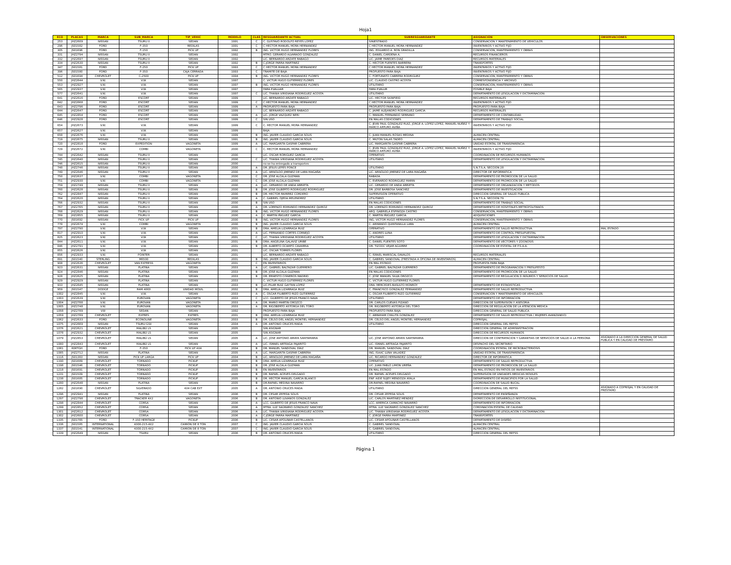Hoja1
| ECO | PLACAS | MARCA | SUB_MARCA | TIP_VEHIC | MODELO | CLAS | RESGUARDANTE ACTUAL | SUBRESGUARDANTE | ASIGNACION | OBSERVACIONES |
| --- | --- | --- | --- | --- | --- | --- | --- | --- | --- | --- |
| 253 | JHZ2609 | NISSAN | TSURU II | SEDAN | 1991 | C | C. GUSTAVO RODOLFO REYES LOPEZ | SINIESTRADO | CONSERVACION Y MANTENIMIENTO DE VEHICULOS | |
| 296 | JS01582 | FORD | F-350 | REDILAS | 1991 | C | C HECTOR MANUEL MORA HERNANDEZ | C HECTOR MANUEL MORA HERNANDEZ | INVENTARIOS Y ACTIVO FIJO | |
| 305 | JS01696 | FORD | F-150 | PICK UP | 1992 | B | ING. VICTOR HUGO HERNANDEZ FLORES | ING. EDUARDO A. RON GRADILLA | CONSERVACION, MANTENIMIENTO Y OBRAS | |
| 331 | JHZ2794 | NISSAN | TSURU II | SEDAN | 1992 | | MTRO. GERARDO ALVARADO GONZALEZ | C. DANIEL CARDENA A. | RECURSOS FINANCIEROS | |
| 332 | JHZ2697 | NISSAN | TSURU II | SEDAN | 1992 | | LIC. BERNARDO ARZATE RABAGO | LIC. JAIME PAREDES DIAZ | RECURSOS MATERIALES | |
| 334 | JHZ2630 | NISSAN | TSURU II | SEDAN | 1992 | B | C.JORGE PARRA MARTINEZ | C. HECTOR FUENTES BARRERA | TRANSPORTES | |
| 347 | JS01581 | FORD | F-250 | PICK UP | 1993 | C | C HECTOR MANUEL MORA HERNANDEZ | C HECTOR MANUEL MORA HERNANDEZ | INVENTARIOS Y ACTIVO FIJO | |
| 396 | JS01580 | FORD | F-350 | CAJA CERRADA | 1993 | C | TRAMITE DE BAJA | PROPUESTO PARA BAJA | INVENTARIOS Y ACTIVO FIJO | |
| 512 | JS01694 | CHEVROLET | C-2500 | PICK UP | 1994 | B | ING. VICTOR HUGO HERNANDEZ FLORES | C. FORTUNATO CABRERA RODRIGUEZ | CONSERVACION, MANTENIMIENTO Y OBRAS | |
| 550 | JHZ2644 | V.W. | V.W. | SEDAN | 1997 | | C. VICTUR HUGO GUTIERREZ FLORES | LIC. CLAUDIO CASTRO ACOSTA | CORRESPONDENCIA Y ARCHIVO | |
| 553 | JHZ2927 | V.W. | V.W. | SEDAN | 1997 | B | ING. VICTOR HUGO HERNANDEZ FLORES | UTILITARIO | CONSERVACION, MANTENIMIENTO Y OBRAS | |
| 565 | JHZ2937 | V.W. | V.W. | SEDAN | 1997 | | PARA EVALUAR | PARA EVALUR | POSIBLE BAJA | |
| 577 | JHZ2641 | V.W. | V.W. | SEDAN | 1997 | C | LIC. THANIA VIRIDIANA RODRIGUEZ ACOSTA | UTILITARIO | DEPARTAMENTO DE LESGILACION Y DICTAMINACION | |
| 641 | JHZ2616 | FORD | ESCORT | SEDAN | 1999 | | LIC. BERNARDO ARZATE RABAGO | LIC. HECTOR SKINFIEID | RECURSOS MATERIALES | |
| 642 | JHZ2668 | FORD | ESCORT | SEDAN | 1999 | C | C HECTOR MANUEL MORA HERNANDEZ | C HECTOR MANUEL MORA HERNANDEZ | INVENTARIOS Y ACTIVO FIJO | |
| 643 | JHZ2796 | FORD | ESCORT | SEDAN | 1999 | A | PROPUESTO PARA BAJA | PROPUESTO PARA BAJA | PROPUESTO PARA BAJA | |
| 644 | JHZ2647 | FORD | ESCORT | SEDAN | 1999 | | LIC. BERNARDO ARZATE RABAGO | C. JAIME ALEJANDRO RODRIGUEZ GARCIA | RECURSOS MATERIALES | |
| 645 | JHZ2854 | FORD | ESCORT | SEDAN | 1999 | A | LIC. JORGE VAZQUEZ NERI | C. MANUEL FERNANDO SERRANO | DEPARTAMENTO DE CONTABILIDAD | |
| 646 | JHZ2928 | FORD | ESCORT | SEDAN | 1999 | C | SIN USO | EN MALAS CODICIONES | DEPARTAMENTO DE TRABAJO SOCIAL | |
| 654 | JHZ2673 | V.W. | V.W. | SEDAN | 1999 | C | C. HECTOR MANUEL MORA HERNANDEZ | C. JEAN PAUL GONZALEZ RUIZ, JORGE A. LOPEZ LOPEZ, MANUEL NUÑEZ Y MARCO ARTURO AVIÑA | INVENTARIOS Y ACTIVO FIJO | |
| 657 | JHZ2627 | V.W. | V.W. | SEDAN | 1999 | | BAJA | | | |
| 658 | JHZ2676 | V.W. | V.W. | SEDAN | 1999 | B | ING. JAVIER CLAUDIO GARCIA SOLIS | C. JUAN MANUEL ROSAS MEDINA | ALMACEN CENTRAL | |
| 719 | JHZ2675 | NISSAN | TSURU II | SEDAN | 1991 | B | ING. JAVIER CLAUDIO GARCIA SOLIS | C. MILTON SALAS TADEO | ALMACEN CENTRAL | |
| 720 | JHZ2818 | FORD | EXPEDITION | VAGONETA | 1999 | A | LIC. MARGARITA GASPAR CABRERA | LIC. MARGARITA GASPAR CABRERA | UNIDAD ESTATAL DE TRANSPARENCIA | |
| 729 | JHZ2672 | V.W. | COMBI | VAGONETA | 2000 | C | C. HECTOR MANUEL MORA HERNANDEZ | C. JEAN PAUL GONZALEZ RUIZ, JORGE A. LOPEZ LOPEZ, MANUEL NUÑEZ Y MARCO ARTURO AVIÑA | INVENTARIOS Y ACTIVO FIJO | |
| 744 | JHZ2642 | NISSAN | TSURU II | SEDAN | 2000 | | LIC. OSCAR RORIGUEZ GARCIA | OPERATIVO | COORDINACION DE RECURSOS HUMANOS | |
| 745 | JHZ2640 | NISSAN | TSURU II | SEDAN | 2000 | C | LIC. THANIA VIRIDIANA RODRIGUEZ ACOSTA | UTILITARIO | DEPARTAMENTO DE LESGILACION Y DICTAMINACION | |
| 746 | JHZ2615 | NISSAN | TSURU II | SEDAN | 2000 | | no se ha entregado a transportes | | | |
| 748 | JHZ2746 | NISSAN | TSURU II | SEDAN | 2000 | A | DR. JESUS LEPES PONCE | UTILITARIO | S.N.T.S.A. SECCION 28 | |
| 749 | JHZ2646 | NISSAN | TSURU II | SEDAN | 2000 | A | LIC. ARNOLDO JIMENEZ DE LARA MAGAÑA | LIC. ARNOLDO JIMENEZ DE LARA MAGAÑA | DIRECTOR DE INFORMATICA | |
| 750 | JHZ2637 | V.W. | COMBI | VAGONETA | 2000 | C | DR. JOSE ALCALA GUZMAN | RABADA | DEPARTAMENTO DE PROMOCION DE LA SALUD | |
| 751 | JHZ2930 | V.W. | COMBI | VAGONETA | 2000 | C | DR. JOSE ALCALA GUZMAN | C. EVERARDO RODRIGUEZ MARIN | DEPARTAMENTO DE PROMOCION DE LA SALUD | |
| 759 | JHZ2749 | NISSAN | TSURU II | SEDAN | 2000 | A | LIC. GERARDO DE ANDA ARRIETA | LIC. GERARDO DE ANDA ARRIETA | DEPARTAMENTO DE ORGANIZACION Y METODOS | |
| 760 | JHZ2628 | NISSAN | TSURU II | SEDAN | 2000 | B | DR. JOSE GILBERTO RODRIGUEZ RODRIGUEZ | DR. JOSE BARBOSA SANCHEZ | DEPARTAMENTO DE INVESTIGACION | |
| 762 | JHZ2847 | NISSAN | TSURU II | SEDAN | 2000 | B | DR. HECTOR RAMIREZ CORDERO | SUPERVISION OPERATIVO | DIRECCION GENERAL DE SALUD PUBLICA | |
| 764 | JHZ2620 | NISSAN | TSURU II | SEDAN | 2000 | A | C. GABRIEL OJEDA MELENDREZ | UTILITARIO | S.N.T.S.A. SECCION 79 | |
| 766 | JHZ2932 | NISSAN | TSURU II | SEDAN | 2000 | B | SIN USO | EN MALAS CODICIONES | DEPARTAMENTO DE TRABAJO SOCIAL | |
| 767 | JHZ2765 | NISSAN | TSURU II | SEDAN | 2000 | A | DR. LORENZO EDMUNDO HERNANDEZ QUIROZ | DR. LORENZO EDMUNDO HERNANDEZ QUIROZ | DEPARTAMENTO DE HOSPITALES METROPOLITANOS | |
| 768 | JHZ2629 | NISSAN | TSURU II | SEDAN | 2000 | B | ING. VICTOR HUGO HERNANDEZ FLORES | ARQ. GABRIELA ESPINOZA CASTRO | CONSERVACION, MANTENIMIENTO Y OBRAS | |
| 769 | JHZ2855 | NISSAN | TSURU II | SEDAN | 2000 | A | C. MARTIN IÑIGUEZ GARCIA | C. MARTIN IÑIGUEZ GARCIA | ADQUISICIONES | |
| 770 | JS01692 | NISSAN | PICK UP | PICK UP | 2000 | B | ING. VICTOR HUGO HERNANDEZ FLORES | ING. VICTOR HUGO HERNANDEZ FLORES | CONSERVACION, MANTENIMIENTO Y OBRAS | |
| 778 | JHZ2674 | V.W. | COMBI | VAGONETA | 2000 | B | ING. JAVIER CLAUDIO GARCIA SOLIS | C. ARMANDO QUINTANILLA LARA | ALMACEN CENTRAL | |
| 797 | JHZ2790 | V.W. | V.W. | SEDAN | 2001 | B | DRA. AMELIA LIZARRAGA RUIZ | OPERATIVO | DEPARTAMENTO DE SALUD REPRODUCTIVA | MAL ESTADO |
| 817 | JHZ2910 | V.W. | V.W. | SEDAN | 2001 | A | LIC. FERNANDO CORTES CORNEJO | C. ANDRES LUNA | DEPARTAMENTO DE CONTROL PRESUPUESTAL | |
| 825 | JHZ2623 | V.W. | V.W. | SEDAN | 2001 | C | LIC. THANIA VIRIDIANA RODRIGUEZ ACOSTA | UTILITARIO | DEPARTAMENTO DE LESGILACION Y DICTAMINACION | |
| 844 | JHZ2611 | V.W. | V.W. | SEDAN | 2001 | B | DRA. ANGELINA GALAVIZ URIBE | C. DANIEL FUENTES SOTO | DEPARTAMENTO DE VECTORES Y ZOONOSIS | |
| 846 | JHZ2791 | V.W. | V.W. | SEDAN | 2001 | B | DR. ALBERTO OCAMPO CAVARRIA | DR. TIZOOC VEJAR AGUIRRE | COORDINACION DE ESTATAL DE P.S.A.A. | |
| 855 | JHZ2626 | V.W. | V.W. | SEDAN | 2001 | | LIC. OSCAR TORRES FLORES | | | |
| 856 | JHZ2933 | V.W. | POINTER | SEDAN | 2001 | | LIC. BERNARDO ARZATE RABAGO | C. ISRAEL MARISCAL DAVALOS | RECURSOS MATERIALES | |
| 891 | JS01540 | STERLING | M6500 | REDILAS | 2001 | B | ING. JAVIER CLAUDIO GARCIA SOLIS | C. GABRIEL SANDOVAL (PRESTADA A OFICINA DE INVENTARIOS) | ALMACEN CENTRAL | |
| 908 | JHZ2636 | CHEVROLET | VAN EXPRESS | VAGONETA | 2001 | C | EN INVENTARIOS | EN MAL ESTADO | PROPUESTA PARA BAJA | |
| 923 | JHZ2631 | NISSAN | PLATINA | SEDAN | 2003 | A | LIC. GABRIEL BALTAZAR GUERRERO | LIC. GABRIEL BALTAZAR GUERRERO | DEPARTAMENTO DE PROGRAMACION Y PRESUPESTO | |
| 924 | JHZ2846 | NISSAN | PLATINA | SEDAN | 2003 | B | DR. JOSE ALCALA GUZMAN | EN MALAS CODICIONES | DEPARTAMENTO DE PROMOCION DE LA SALUD | |
| 928 | JHZ2625 | NISSAN | PLATINA | SEDAN | 2003 | B | DR. ERNESTO CISNEROS MADRID | C. JOSE MANUEL SILVA OROZCO | DEPARTAMENTO DE REGULACION D INSUMOS Y SERVICIOS DE SALUD | |
| 929 | JHZ2929 | NISSAN | PLATINA | SEDAN | 2003 | | C. VICTUR HUGO GUTIERREZ FLORES | C. VICTUR HUGO GUTIERREZ FLORES | | |
| 933 | JHZ2645 | NISSAN | PLATINA | SEDAN | 2003 | B | LIC.PILAR RUIZ GAYTAN LOPEZ | DRA. MERCEDES BASULTO MONROY | DEPARTAMENTO DE ESTADISTICAS | |
| 959 | JS01547 | DODGE | RAM 4000 | UNIDAD MOVIL | 2002 | B | DRA. AMELIA LIZARRAGA RUIZ | C. FRANCISCO GONZALEZ FERNANDEZ | DEPARTAMENTO DE SALUD REPRODUCTIVA | |
| 1002 | JHZ2845 | V.W. | V.W. | SEDAN | 2003 | A | C. OSCAR FILIBERTO RIZO GUTIERREZ | C. OSCAR FILIBERTO RIZO GUTIERREZ | CONSERVACION Y MANTENIMIENTO DE VEHICULOS | |
| 1003 | JHZ2639 | V.W. | EUROVAN | VAGONETA | 2003 | C | LCC. GILBERTO DE JESÚS FRANCO NAVA | UTILITARIO | DEPARTAMENTO DE INFORMACION | |
| 1004 | JHZ2788 | V.W. | EUROVAN | VAGONETA | 2003 | A | DR. MARIO MARTIN OROZCO | DR. CARLOS CUEVAS PIZANO | DIRECCION DE SUPERVISION Y ASESORIA | |
| 1005 | JHZ2748 | V.W. | EUROVAN | VAGONETA | 2003 | A | DR. RIGOBERTO ASTORGA DEL TORO | DR. RIGOBERTO ASTORGA DEL TORO | DIRECCION DE REGULACION DE LA ATENCION MEDICA | |
| 1058 | JHZ2789 | VW | SEDAN | SEDAN | 1992 | | PROPUESTO PARA BAJA | PROPUESTO PARA BAJA | DIRECCION GENERAL DE SALUD PUBLICA | |
| 1059 | JHZ2789 | CHEVROLET | EXPRES | EXPRES | 2001 | B | DRA. AMELIA LIZARRAGA RUIZ | C. ABRAHAM CHALITA GONZALEZ | DEPARTAMENTO DE SALUD REPRODUCTIVA ( MUJERES AVANZANDO) | |
| 1062 | JHZ2633 | FORD | ECONOLINE | VAGONETA | 2003 | B | DR. CELSO DEL ANGEL MONTIEL HERNANDEZ | DR. CELSO DEL ANGEL MONTIEL HERNANDEZ | COPRISJAL | |
| 1075 | JHZ2669 | NISSAN | TSURU GSII | SEDAN | 2004 | A | DR. ANTONIO CRUCES MADA | UTILITARIO | DIRECCION GENERAL DEL REPSS | |
| 1076 | JHZ2621 | CHEVROLET | MALIBÚ LS | SEDAN | 2005 | | SIN ASIGNAR | | DIRECCION GENERAL DE ADMISNISTRACION | |
| 1078 | JHZ2932 | CHEVROLET | MALIBÚ LS | SEDAN | 2005 | | SIN ASIGNAR | | DIRECCION DE RECURSOS HUMANOS | |
| 1079 | JHZ2853 | CHEVROLET | MALIBÚ LS | SEDAN | 2005 | A | LIC. JOSE ANTONIO AMAYA SANTAMARIA | LIC. JOSE ANTONIO AMAYA SANTAMARIA | DIRECCION DE CONTRATACION Y GARANTIAS DE SERVICIOS DE SALUD A LA PERSONA | ASIGNADO A LA DIRECCION GENERAL DE SALUD PUBLICA Y EN CALIDAD DE PRESTAMO |
| 1080 | JHZ2843 | CHEVROLET | MALIBÚ LS | SEDAN | 2005 | A | LIC. ISMAEL ARTEAGA PAJARITO | LIC. ISMAEL ARTEAGA PAJARITO | DESPACHO DEL SECRETARIO | |
| 1081 | 606TGH | FORD | F-350 | PICK UP 4X4 | 2004 | B | DR. MANUEL SANDOVAL DÍAZ | DR. MANUEL SANDOVAL DÍAZ | COORDINACION ESTATAL DE MICROBACTERIOSIS | |
| 1085 | JHZ2712 | NISSAN | PLATINA | SEDAN | 2005 | A | LIC. MARGARITA GASPAR CABRERA | ING. ISAAC LUNA VALADEZ | UNIDAD ESTATAL DE TRANSPARENCIA | |
| 1116 | JS01383 | NISSAN | PICK UP LARGA | PICK UP | 2004 | B | LIC. ARNOLDO JIMENEZ DE LARA MAGAÑA | LIC. RICARDO HERNANDEZ GONZALEZ | DIRECTOR DE INFORMATICA | |
| 1190 | JS01689 | CHEVROLET | TORNADO | PICKUP | 2005 | B | DRA. AMELIA LIZARRAGA RUIZ | OPERATIVO | DEPARTAMENTO DE SALUD REPRODUCTIVA | |
| 1198 | JS01546 | CHEVROLET | TORNADO | PICKUP | 2005 | B | DR. JOSE ALCALA GUZMAN | LIC. JUAN PABLO LIMON UREÑA | DEPARTAMENTO DE PROMOCION DE LA SALUD | |
| 1218 | JS01691 | CHEVROLET | TORNADO | PICKUP | 2005 | B | EN INVENTARIOS | EN MAL ESTADO | EN MAL ESTADO EN PATIOS DE INVENTARIOS | |
| 1231 | JS01509 | CHEVROLET | TORNADO | PICKUP | 2005 | B | DR. RAFAEL ACEVES DELGADO | DR. RAFAEL ACEVES DELGADO | SUPERVISION DE UNIDADES MEDICAS MOVILES | |
| 1238 | JS01685 | CHEVROLET | TORNADO | PICKUP | 2005 | B | DR. HECTOR MANUEL GARCIA BLANCO | ENF. AIDE SUJEY MENDOZA AYALA | DEPARTAMENTO DE MUNICIPIOS POR LA SALUD | |
| 1280 | JHZ2648 | NISSAN | PLATINA | SEDAN | 2005 | B | DR.RAFAEL MEDINA NAVARRO | DR.RAFAEL MEDINA NAVARRO | COORDINACION DE SALUD BUCAL | |
| 1282 | JS01690 | CHEVROLET | SILVERADO | 4X4 CAB EXT | 2005 | A | DR. ANTONIO CRUCES MADA | UTILITARIO | DIRECCION GENERAL DEL REPSS | ASIGNADO A COPRISJAL Y EN CALIDAD DE PRESTAMO |
| 1296 | JHZ2941 | NISSAN | PLATINA | SEDAN | 2006 | B | DR. CESAR ZEPEDA SOLIS | DR. CESAR ZEPEDA SOLIS | DEPARTAMENTO DE ENSEÑANZA | |
| 1297 | JHZ2798 | CHEVROLET | TRACKER 4X2 | VAGONETA | 2006 | B | DR. ANTONIO LUVANOS GONZALEZ | LIC. CARLOS MARTINEZ MENDEZ | DIORECCION DE DESARROLLO INSTITUCIONAL | |
| 1298 | JHZ2844 | CHEVROLET | CORSA | SEDAN | 2006 | A | LCC. GILBERTO DE JESUS FRANCO NAVA | LCC. AMERICA CAMACHO NAVARRO | DEPARTAMENTO DE INFORMACION | |
| 1299 | JHZ2852 | CHEVROLET | CORSA | SEDAN | 2006 | A | MTRA. LUZ SAGRARIO GONZALEZ SANCHEZ | MTRA. LUZ SAGRARIO GONZALEZ SANCHEZ | CORDINACION ESTATAL DE CALIDAD | |
| 1301 | JHZ2612 | CHEVROLET | CORSA | SEDAN | 2006 | A | LIC. THANIA VIRIDIANA RODRIGUEZ ACOSTA | LIC. THANIA VIRIDIANA RODRIGUEZ ACOSTA | DEPARTAMENTO DE LESGILACION Y DICTAMINACION | |
| 1302 | JHZ2600 | CHEVROLET | CORSA | SEDAN | 2006 | A | C.JORGE PARRA MARTINEZ | C. JORGE PARRA MARTINEZ | TRANSPORTES | |
| 1335 | JS01785 | FORD | F-150 HERITAGE | PICKUP | 2006 | B | LIC. CESAR APOLINAR CASTELLANOS | LIC. CESAR APOLINAR CASTELLANOS | DEPARTAMENTO DE DISEÑO | |
| 1336 | JS01585 | INTERNATIONAL | 4300-215-4X2 | CAMION DE 8 TON | 2007 | C | ING. JAVIER CLAUDIO GARCIA SOLIS | C. GABRIEL SANDOVAL | ALMACEN CENTRAL | |
| 1337 | JS01541 | INTERNATIONAL | 4300-215-4X2 | CAMION DE 8 TON | 2007 | C | ING. JAVIER CLAUDIO GARCIA SOLIS | C. GABRIEL SANDOVAL | ALMACEN CENTRAL | |
| 1339 | JHZ2649 | NISSAN | TSURU | SEDAN | 2006 | B | DR. ANTONIO CRUCES MADA | UTILITARIO | DIRECCION GENERAL DEL REPSS | |
Página 1